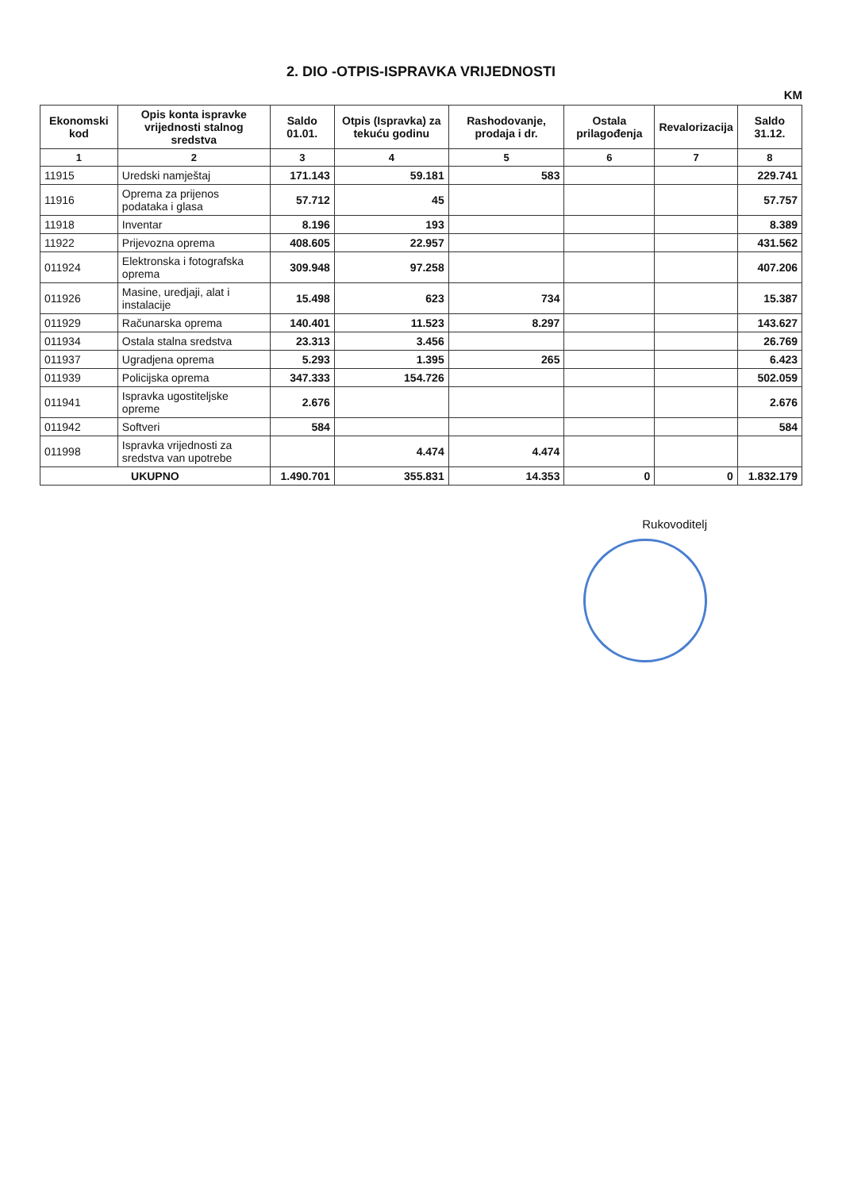2. DIO -OTPIS-ISPRAVKA VRIJEDNOSTI
KM
| Ekonomski kod | Opis konta ispravke vrijednosti stalnog sredstva | Saldo 01.01. | Otpis (Ispravka) za tekuću godinu | Rashodovanje, prodaja i dr. | Ostala prilagođenja | Revalorizacija | Saldo 31.12. |
| --- | --- | --- | --- | --- | --- | --- | --- |
| 1 | 2 | 3 | 4 | 5 | 6 | 7 | 8 |
| 11915 | Uredski namještaj | 171.143 | 59.181 | 583 | | | 229.741 |
| 11916 | Oprema za prijenos podataka i glasa | 57.712 | 45 | | | | 57.757 |
| 11918 | Inventar | 8.196 | 193 | | | | 8.389 |
| 11922 | Prijevozna oprema | 408.605 | 22.957 | | | | 431.562 |
| 011924 | Elektronska i fotografska oprema | 309.948 | 97.258 | | | | 407.206 |
| 011926 | Masine, uredjaji, alat i instalacije | 15.498 | 623 | 734 | | | 15.387 |
| 011929 | Računarska oprema | 140.401 | 11.523 | 8.297 | | | 143.627 |
| 011934 | Ostala stalna sredstva | 23.313 | 3.456 | | | | 26.769 |
| 011937 | Ugradjena oprema | 5.293 | 1.395 | 265 | | | 6.423 |
| 011939 | Policijska oprema | 347.333 | 154.726 | | | | 502.059 |
| 011941 | Ispravka ugostiteljske opreme | 2.676 | | | | | 2.676 |
| 011942 | Softveri | 584 | | | | | 584 |
| 011998 | Ispravka vrijednosti za sredstva van upotrebe | | 4.474 | 4.474 | | | |
| UKUPNO | | 1.490.701 | 355.831 | 14.353 | 0 | 0 | 1.832.179 |
Rukovoditelj